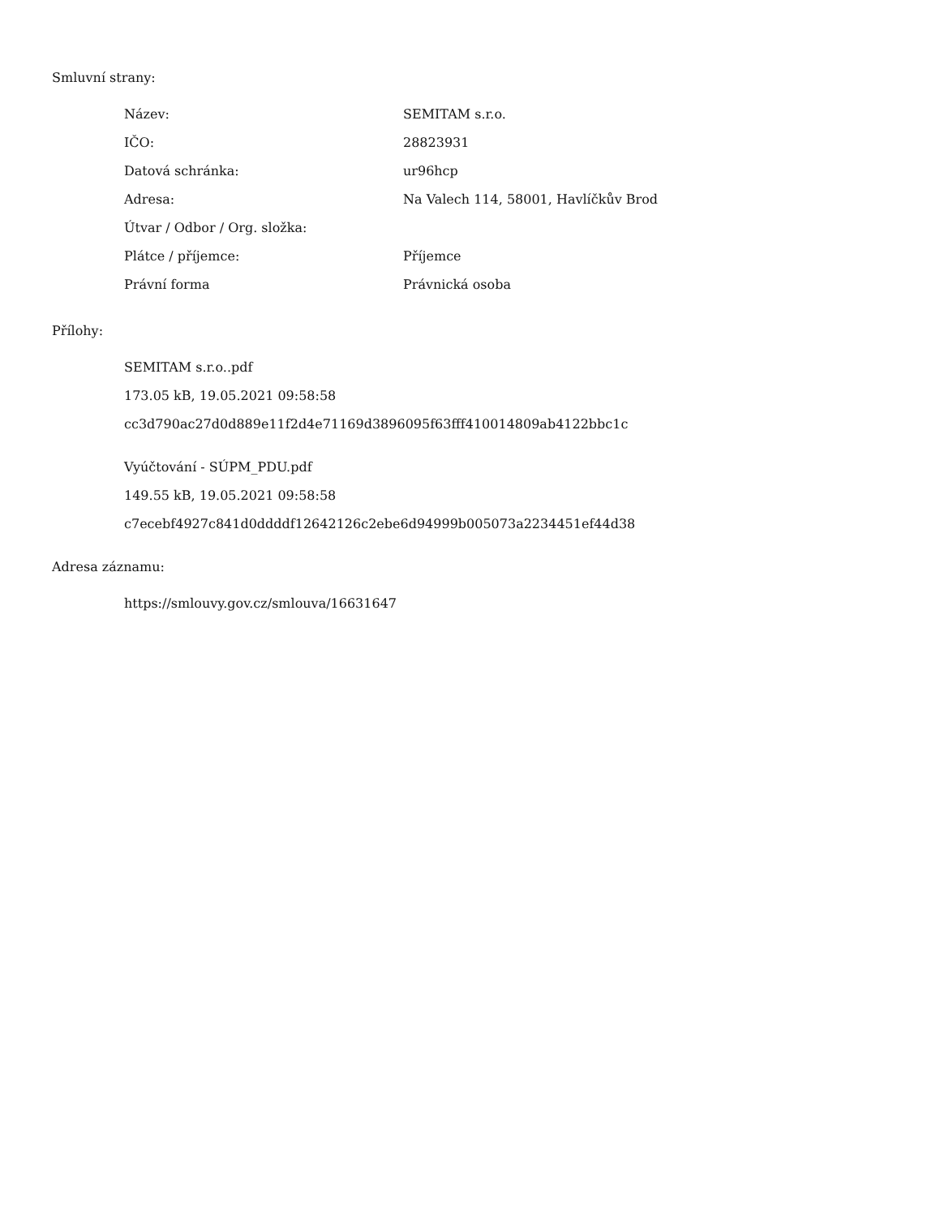Smluvní strany:
| Název: | SEMITAM s.r.o. |
| IČO: | 28823931 |
| Datová schránka: | ur96hcp |
| Adresa: | Na Valech 114, 58001, Havlíčkův Brod |
| Útvar / Odbor / Org. složka: | |
| Plátce / příjemce: | Příjemce |
| Právní forma | Právnická osoba |
Přílohy:
SEMITAM s.r.o..pdf
173.05 kB, 19.05.2021 09:58:58
cc3d790ac27d0d889e11f2d4e71169d3896095f63fff410014809ab4122bbc1c
Vyúčtování - SÚPM_PDU.pdf
149.55 kB, 19.05.2021 09:58:58
c7ecebf4927c841d0ddddf12642126c2ebe6d94999b005073a2234451ef44d38
Adresa záznamu:
https://smlouvy.gov.cz/smlouva/16631647